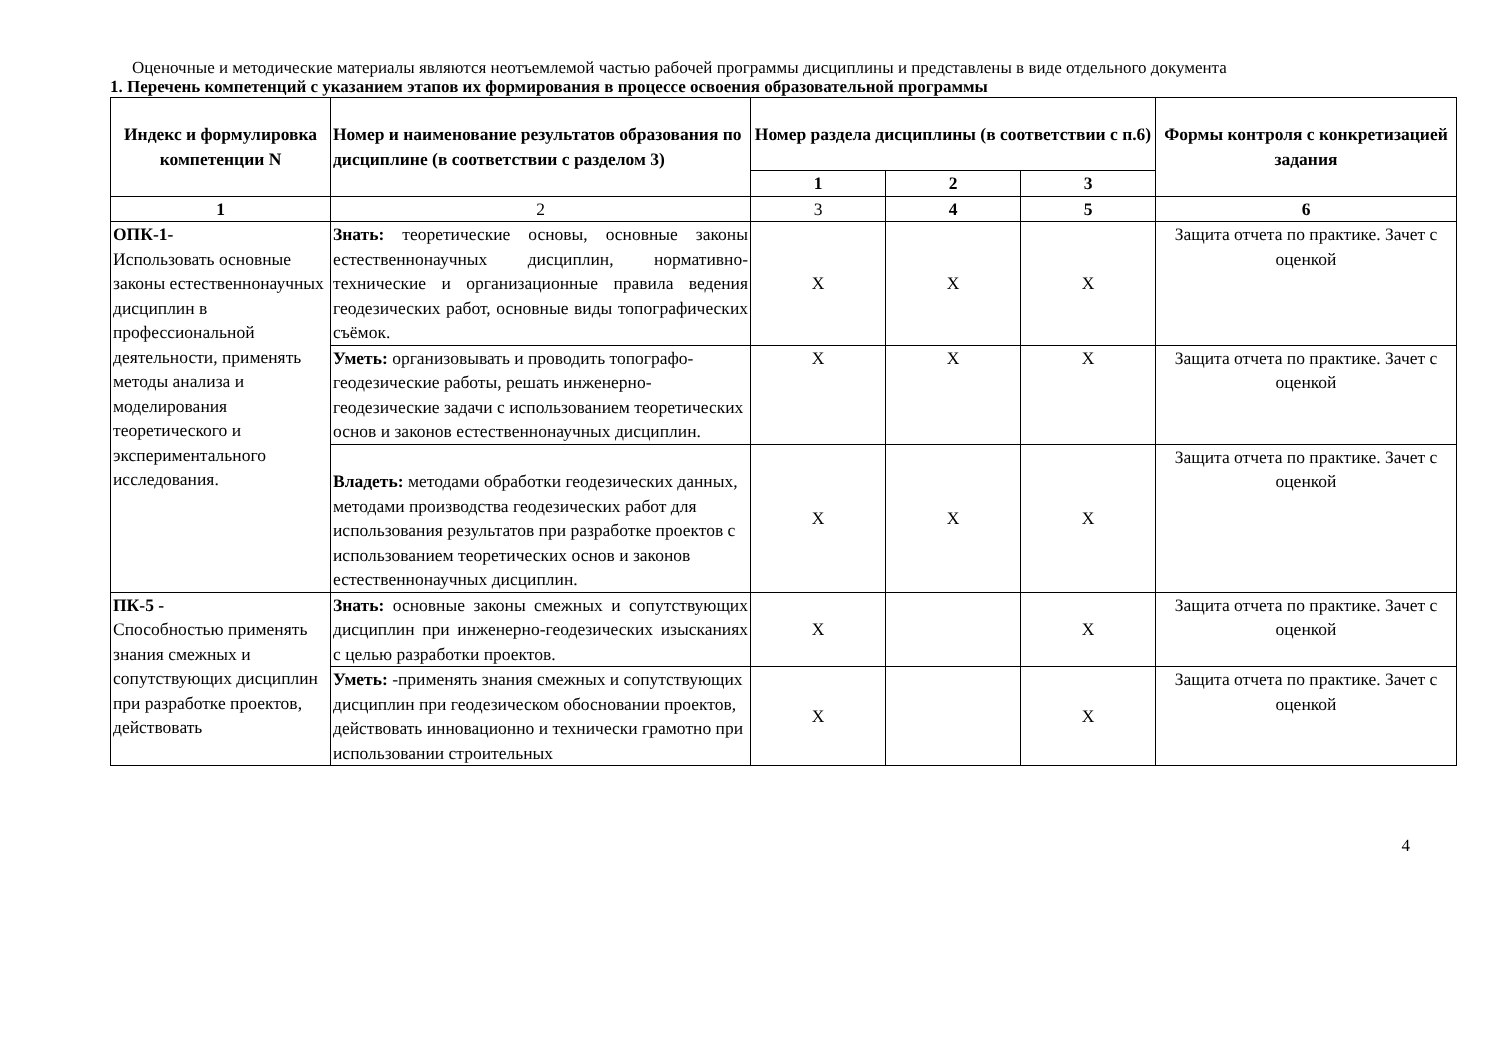Оценочные и методические материалы являются неотъемлемой частью рабочей программы дисциплины и представлены в виде отдельного документа
1. Перечень компетенций с указанием этапов их формирования в процессе освоения образовательной программы
| Индекс и формулировка компетенции N | Номер и наименование результатов образования по дисциплине (в соответствии с разделом 3) | Номер раздела дисциплины (в соответствии с п.6) | | | Формы контроля с конкретизацией задания |
| --- | --- | --- | --- | --- | --- |
| | | 1 | 2 | 3 | |
| 1 | 2 | 3 | 4 | 5 | 6 |
| ОПК-1- Использовать основные законы естественнонаучных дисциплин в профессиональной деятельности, применять методы анализа и моделирования теоретического и экспериментального исследования. | Знать: теоретические основы, основные законы естественнонаучных дисциплин, нормативно-технические и организационные правила ведения геодезических работ, основные виды топографических съёмок. | X | X | X | Защита отчета по практике. Зачет с оценкой |
| | Уметь: организовывать и проводить топографо-геодезические работы, решать инженерно-геодезические задачи с использованием теоретических основ и законов естественнонаучных дисциплин. | X | X | X | Защита отчета по практике. Зачет с оценкой |
| | Владеть: методами обработки геодезических данных, методами производства геодезических работ для использования результатов при разработке проектов с использованием теоретических основ и законов естественнонаучных дисциплин. | X | X | X | Защита отчета по практике. Зачет с оценкой |
| ПК-5 - Способностью применять знания смежных и сопутствующих дисциплин при разработке проектов, действовать | Знать: основные законы смежных и сопутствующих дисциплин при инженерно-геодезических изысканиях с целью разработки проектов. | X | | X | Защита отчета по практике. Зачет с оценкой |
| | Уметь: -применять знания смежных и сопутствующих дисциплин при геодезическом обосновании проектов, действовать инновационно и технически грамотно при использовании строительных | X | | X | Защита отчета по практике. Зачет с оценкой |
4